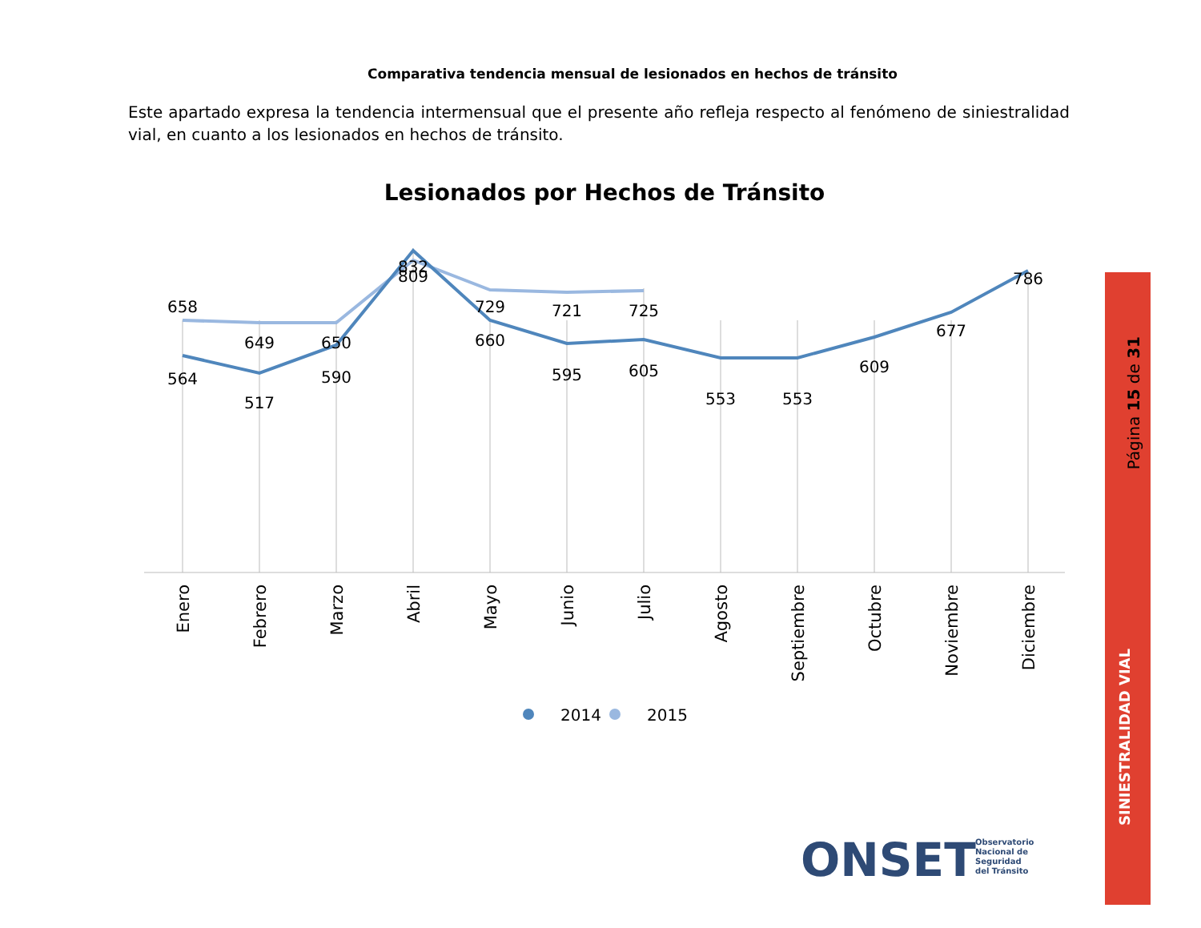Comparativa tendencia mensual de lesionados en hechos de tránsito
Este apartado expresa la tendencia intermensual que el presente año refleja respecto al fenómeno de siniestralidad vial, en cuanto a los lesionados en hechos de tránsito.
Página 15 de 31
SINIESTRALIDAD VIAL
Lesionados por Hechos de Tránsito
658
649
650
832
729
721
725
564
517
590
809
660
595
605
553
553
609
677
786
Enero
Febrero
Marzo
Abril
Mayo
Junio
Julio
Agosto
Septiembre
Octubre
Noviembre
Diciembre
2014
2015
ONSET
Observatorio
Nacional de
Seguridad
del Tránsito